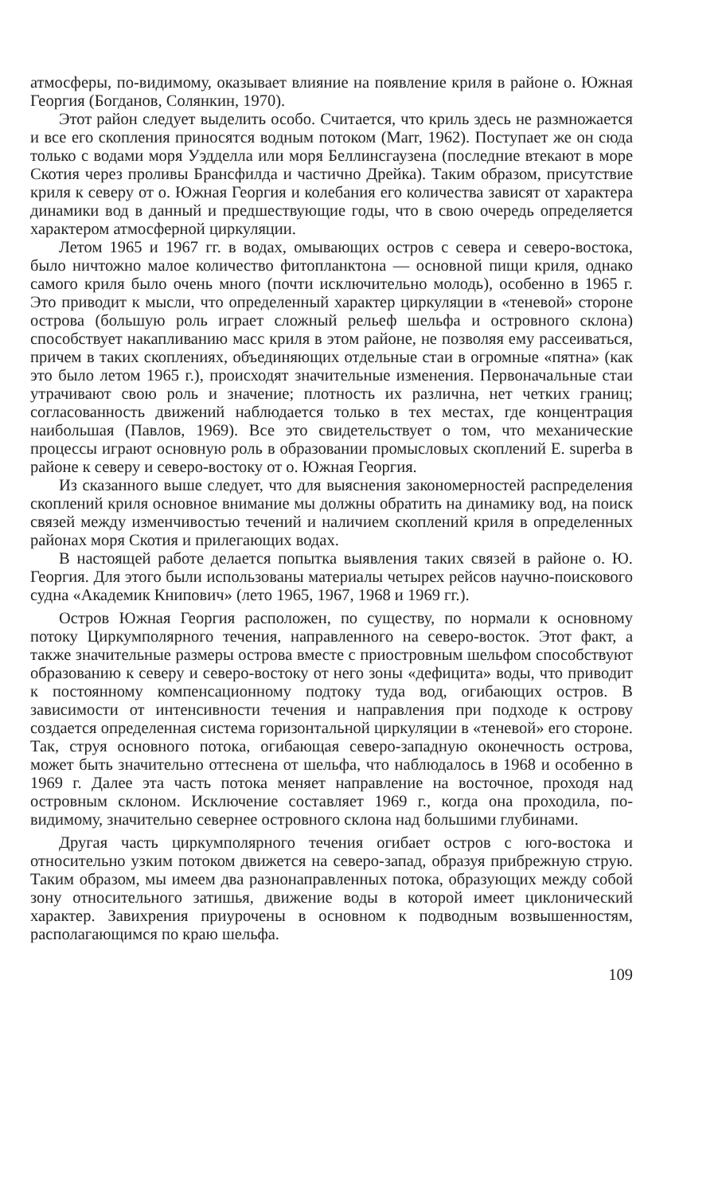атмосферы, по-видимому, оказывает влияние на появление криля в районе о. Южная Георгия (Богданов, Солянкин, 1970).
Этот район следует выделить особо. Считается, что криль здесь не размножается и все его скопления приносятся водным потоком (Marr, 1962). Поступает же он сюда только с водами моря Уэдделла или моря Беллинсгаузена (последние втекают в море Скотия через проливы Брансфилда и частично Дрейка). Таким образом, присутствие криля к северу от о. Южная Георгия и колебания его количества зависят от характера динамики вод в данный и предшествующие годы, что в свою очередь определяется характером атмосферной циркуляции.
Летом 1965 и 1967 гг. в водах, омывающих остров с севера и северо-востока, было ничтожно малое количество фитопланктона — основной пищи криля, однако самого криля было очень много (почти исключительно молодь), особенно в 1965 г. Это приводит к мысли, что определенный характер циркуляции в «теневой» стороне острова (большую роль играет сложный рельеф шельфа и островного склона) способствует накапливанию масс криля в этом районе, не позволяя ему рассеиваться, причем в таких скоплениях, объединяющих отдельные стаи в огромные «пятна» (как это было летом 1965 г.), происходят значительные изменения. Первоначальные стаи утрачивают свою роль и значение; плотность их различна, нет четких границ; согласованность движений наблюдается только в тех местах, где концентрация наибольшая (Павлов, 1969). Все это свидетельствует о том, что механические процессы играют основную роль в образовании промысловых скоплений E. superba в районе к северу и северо-востоку от о. Южная Георгия.
Из сказанного выше следует, что для выяснения закономерностей распределения скоплений криля основное внимание мы должны обратить на динамику вод, на поиск связей между изменчивостью течений и наличием скоплений криля в определенных районах моря Скотия и прилегающих водах.
В настоящей работе делается попытка выявления таких связей в районе о. Ю. Георгия. Для этого были использованы материалы четырех рейсов научно-поискового судна «Академик Книпович» (лето 1965, 1967, 1968 и 1969 гг.).
Остров Южная Георгия расположен, по существу, по нормали к основному потоку Циркумполярного течения, направленного на северо-восток. Этот факт, а также значительные размеры острова вместе с приостровным шельфом способствуют образованию к северу и северо-востоку от него зоны «дефицита» воды, что приводит к постоянному компенсационному подтоку туда вод, огибающих остров. В зависимости от интенсивности течения и направления при подходе к острову создается определенная система горизонтальной циркуляции в «теневой» его стороне. Так, струя основного потока, огибающая северо-западную оконечность острова, может быть значительно оттеснена от шельфа, что наблюдалось в 1968 и особенно в 1969 г. Далее эта часть потока меняет направление на восточное, проходя над островным склоном. Исключение составляет 1969 г., когда она проходила, по-видимому, значительно севернее островного склона над большими глубинами.
Другая часть циркумполярного течения огибает остров с юго-востока и относительно узким потоком движется на северо-запад, образуя прибрежную струю. Таким образом, мы имеем два разнонаправленных потока, образующих между собой зону относительного затишья, движение воды в которой имеет циклонический характер. Завихрения приурочены в основном к подводным возвышенностям, располагающимся по краю шельфа.
109